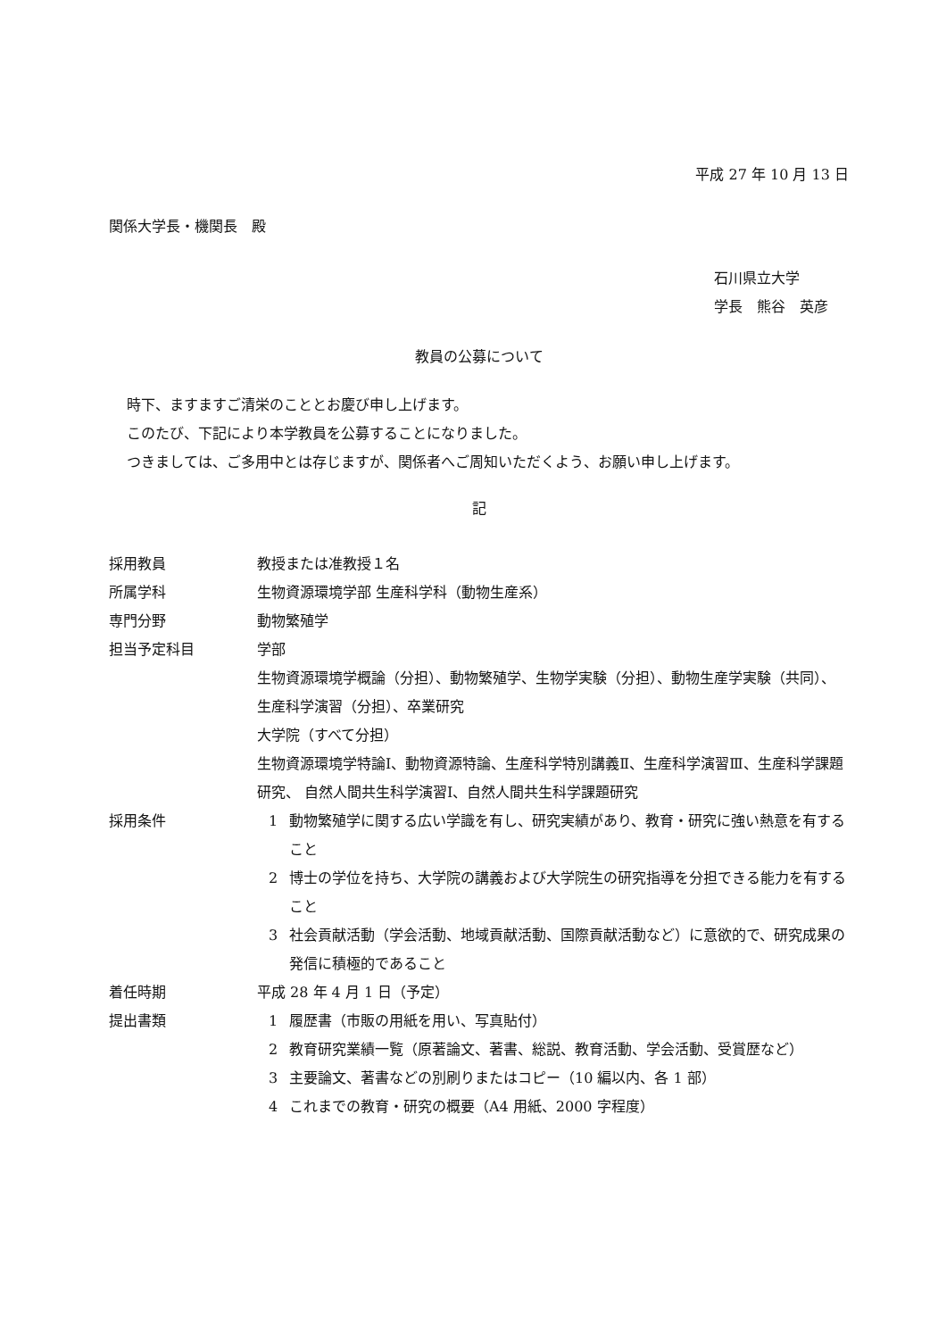平成 27 年 10 月 13 日
関係大学長・機関長　殿
石川県立大学
学長　熊谷　英彦
教員の公募について
時下、ますますご清栄のこととお慶び申し上げます。
このたび、下記により本学教員を公募することになりました。
つきましては、ご多用中とは存じますが、関係者へご周知いただくよう、お願い申し上げます。
記
採用教員 教授または准教授１名
所属学科 生物資源環境学部 生産科学科（動物生産系）
専門分野 動物繁殖学
担当予定科目 学部
生物資源環境学概論（分担）、動物繁殖学、生物学実験（分担）、動物生産学実験（共同）、生産科学演習（分担）、卒業研究
大学院（すべて分担）
生物資源環境学特論Ⅰ、動物資源特論、生産科学特別講義Ⅱ、生産科学演習Ⅲ、生産科学課題研究、 自然人間共生科学演習Ⅰ、自然人間共生科学課題研究
採用条件 1 動物繁殖学に関する広い学識を有し、研究実績があり、教育・研究に強い熱意を有すること
2 博士の学位を持ち、大学院の講義および大学院生の研究指導を分担できる能力を有すること
3 社会貢献活動（学会活動、地域貢献活動、国際貢献活動など）に意欲的で、研究成果の発信に積極的であること
着任時期 平成 28 年 4 月 1 日（予定）
提出書類 1 履歴書（市販の用紙を用い、写真貼付）
2 教育研究業績一覧（原著論文、著書、総説、教育活動、学会活動、受賞歴など）
3 主要論文、著書などの別刷りまたはコピー（10 編以内、各 1 部）
4 これまでの教育・研究の概要（A4 用紙、2000 字程度）